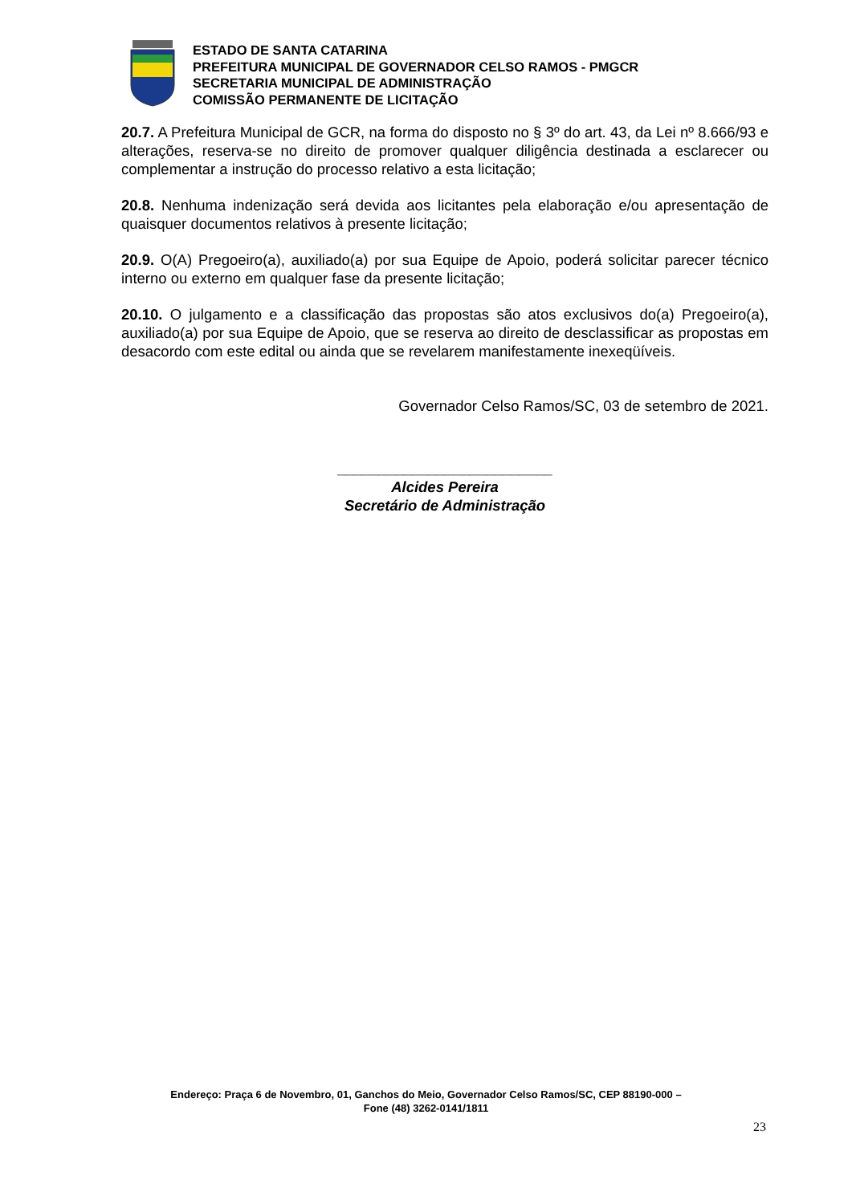ESTADO DE SANTA CATARINA
PREFEITURA MUNICIPAL DE GOVERNADOR CELSO RAMOS - PMGCR
SECRETARIA MUNICIPAL DE ADMINISTRAÇÃO
COMISSÃO PERMANENTE DE LICITAÇÃO
20.7. A Prefeitura Municipal de GCR, na forma do disposto no § 3º do art. 43, da Lei nº 8.666/93 e alterações, reserva-se no direito de promover qualquer diligência destinada a esclarecer ou complementar a instrução do processo relativo a esta licitação;
20.8. Nenhuma indenização será devida aos licitantes pela elaboração e/ou apresentação de quaisquer documentos relativos à presente licitação;
20.9. O(A) Pregoeiro(a), auxiliado(a) por sua Equipe de Apoio, poderá solicitar parecer técnico interno ou externo em qualquer fase da presente licitação;
20.10. O julgamento e a classificação das propostas são atos exclusivos do(a) Pregoeiro(a), auxiliado(a) por sua Equipe de Apoio, que se reserva ao direito de desclassificar as propostas em desacordo com este edital ou ainda que se revelarem manifestamente inexeqüíveis.
Governador Celso Ramos/SC, 03 de setembro de 2021.
__________________________
Alcides Pereira
Secretário de Administração
Endereço: Praça 6 de Novembro, 01, Ganchos do Meio, Governador Celso Ramos/SC, CEP 88190-000 –
Fone (48) 3262-0141/1811
23